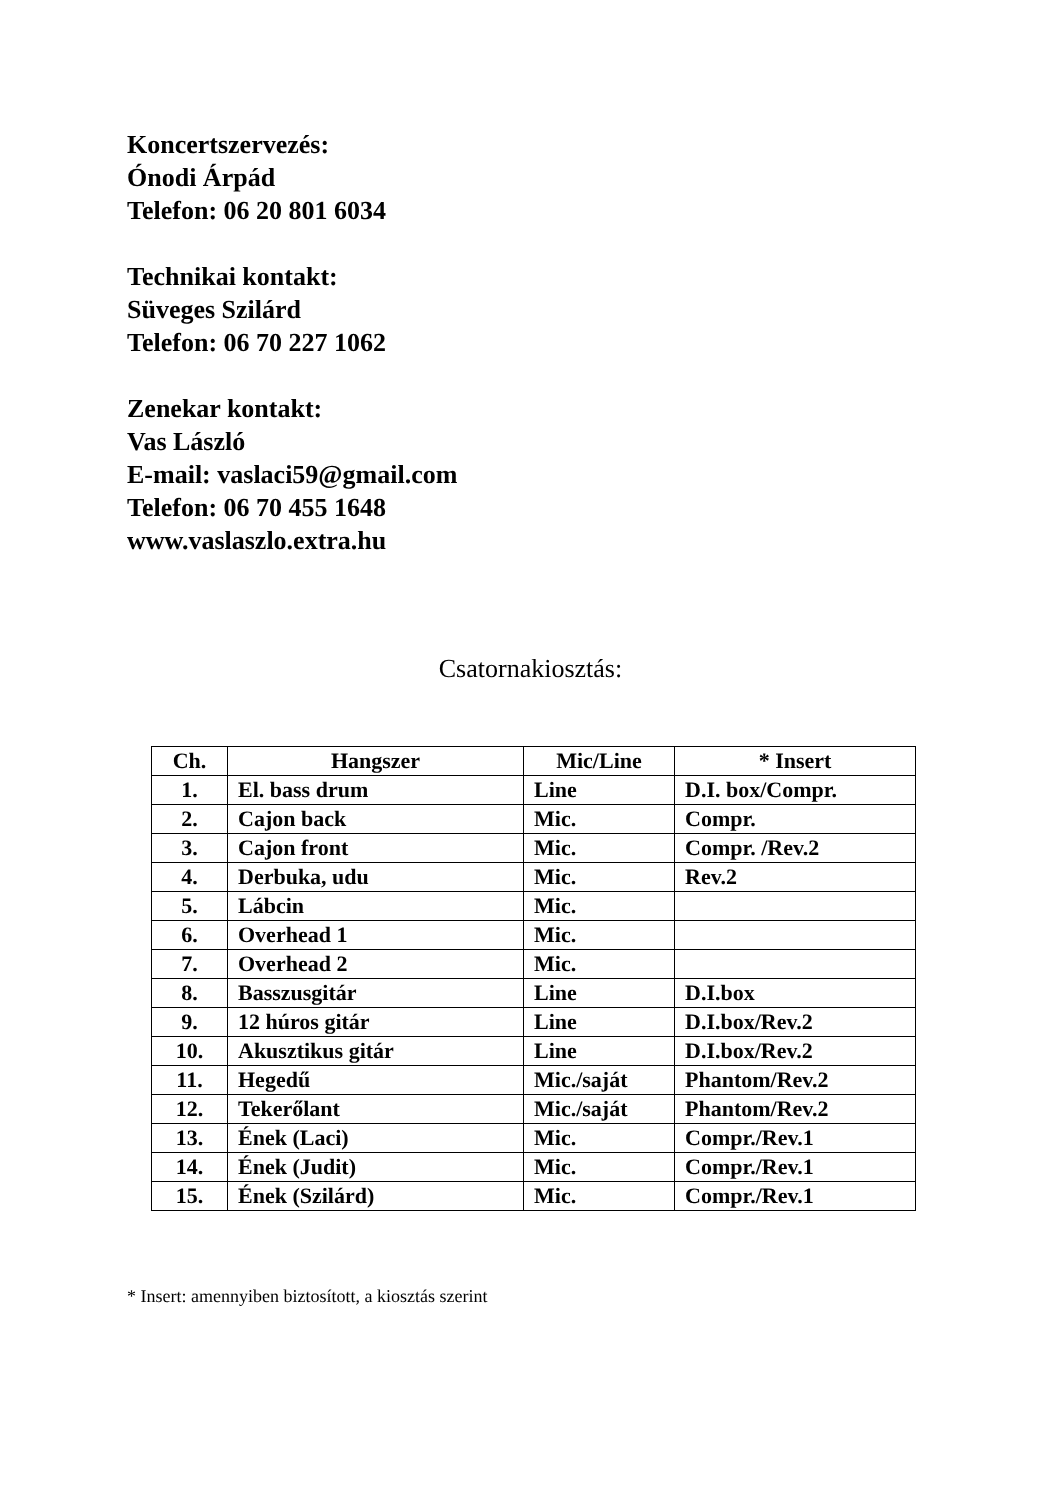Koncertszervezés:
Ónodi Árpád
Telefon: 06 20 801 6034
Technikai kontakt:
Süveges Szilárd
Telefon: 06 70 227 1062
Zenekar kontakt:
Vas László
E-mail: vaslaci59@gmail.com
Telefon: 06 70 455 1648
www.vaslaszlo.extra.hu
Csatornakiosztás:
| Ch. | Hangszer | Mic/Line | * Insert |
| --- | --- | --- | --- |
| 1. | El. bass drum | Line | D.I. box/Compr. |
| 2. | Cajon back | Mic. | Compr. |
| 3. | Cajon front | Mic. | Compr. /Rev.2 |
| 4. | Derbuka, udu | Mic. | Rev.2 |
| 5. | Lábcin | Mic. | |
| 6. | Overhead 1 | Mic. | |
| 7. | Overhead 2 | Mic. | |
| 8. | Basszusgitár | Line | D.I.box |
| 9. | 12 húros gitár | Line | D.I.box/Rev.2 |
| 10. | Akusztikus gitár | Line | D.I.box/Rev.2 |
| 11. | Hegedű | Mic./saját | Phantom/Rev.2 |
| 12. | Tekerőlant | Mic./saját | Phantom/Rev.2 |
| 13. | Ének (Laci) | Mic. | Compr./Rev.1 |
| 14. | Ének (Judit) | Mic. | Compr./Rev.1 |
| 15. | Ének (Szilárd) | Mic. | Compr./Rev.1 |
* Insert: amennyiben biztosított, a kiosztás szerint